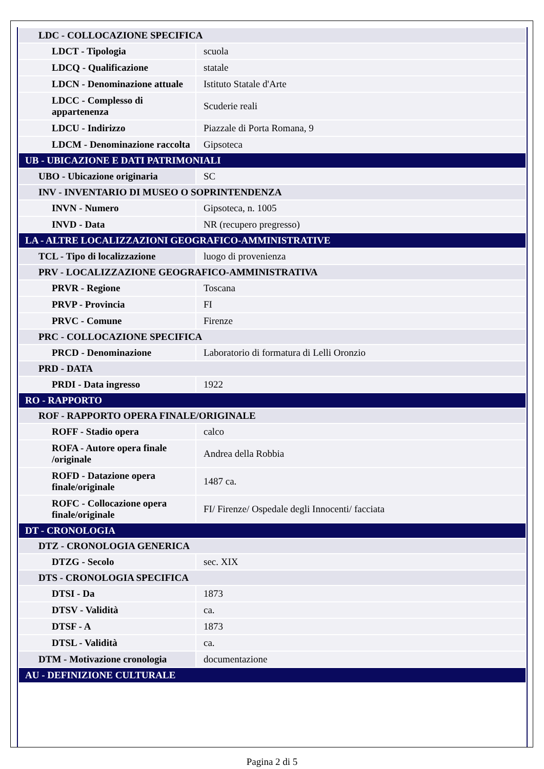| LDC - COLLOCAZIONE SPECIFICA | |
| LDCT - Tipologia | scuola |
| LDCQ - Qualificazione | statale |
| LDCN - Denominazione attuale | Istituto Statale d'Arte |
| LDCC - Complesso di appartenenza | Scuderie reali |
| LDCU - Indirizzo | Piazzale di Porta Romana, 9 |
| LDCM - Denominazione raccolta | Gipsoteca |
| UB - UBICAZIONE E DATI PATRIMONIALI | |
| UBO - Ubicazione originaria | SC |
| INV - INVENTARIO DI MUSEO O SOPRINTENDENZA | |
| INVN - Numero | Gipsoteca, n. 1005 |
| INVD - Data | NR (recupero pregresso) |
| LA - ALTRE LOCALIZZAZIONI GEOGRAFICO-AMMINISTRATIVE | |
| TCL - Tipo di localizzazione | luogo di provenienza |
| PRV - LOCALIZZAZIONE GEOGRAFICO-AMMINISTRATIVA | |
| PRVR - Regione | Toscana |
| PRVP - Provincia | FI |
| PRVC - Comune | Firenze |
| PRC - COLLOCAZIONE SPECIFICA | |
| PRCD - Denominazione | Laboratorio di formatura di Lelli Oronzio |
| PRD - DATA | |
| PRDI - Data ingresso | 1922 |
| RO - RAPPORTO | |
| ROF - RAPPORTO OPERA FINALE/ORIGINALE | |
| ROFF - Stadio opera | calco |
| ROFA - Autore opera finale /originale | Andrea della Robbia |
| ROFD - Datazione opera finale/originale | 1487 ca. |
| ROFC - Collocazione opera finale/originale | FI/ Firenze/ Ospedale degli Innocenti/ facciata |
| DT - CRONOLOGIA | |
| DTZ - CRONOLOGIA GENERICA | |
| DTZG - Secolo | sec. XIX |
| DTS - CRONOLOGIA SPECIFICA | |
| DTSI - Da | 1873 |
| DTSV - Validità | ca. |
| DTSF - A | 1873 |
| DTSL - Validità | ca. |
| DTM - Motivazione cronologia | documentazione |
| AU - DEFINIZIONE CULTURALE | |
Pagina 2 di 5